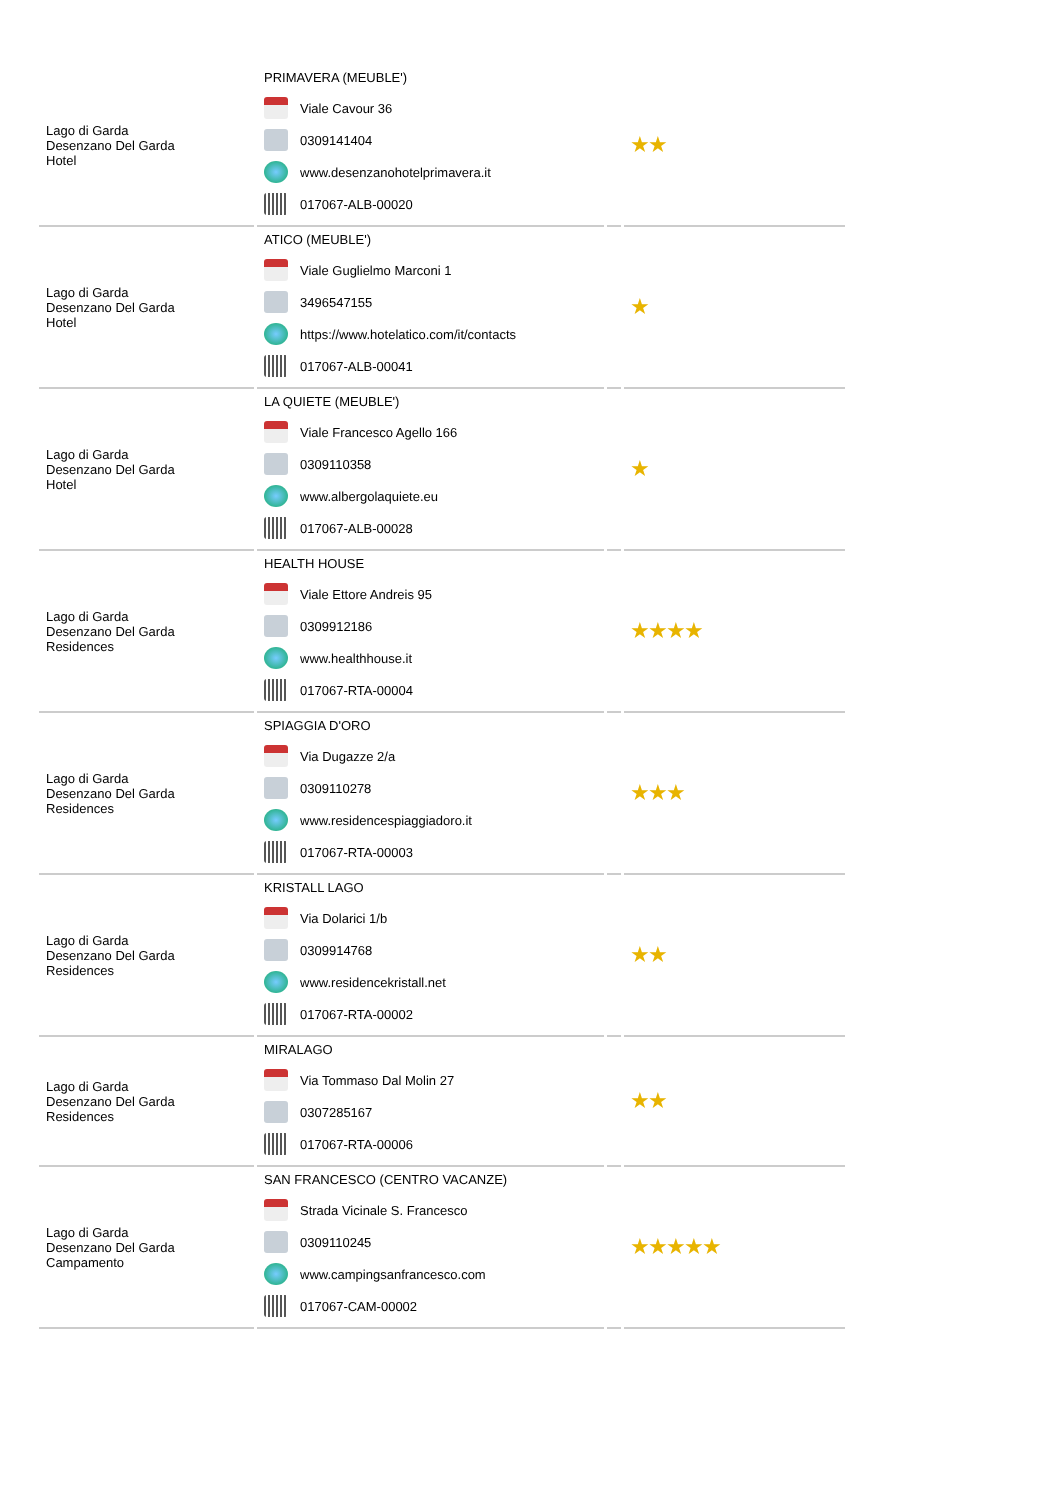| Lago di Garda Desenzano Del Garda Hotel | PRIMAVERA (MEUBLE') Viale Cavour 36 0309141404 www.desenzanohotelprimavera.it 017067-ALB-00020 | | ★★ |
| Lago di Garda Desenzano Del Garda Hotel | ATICO (MEUBLE') Viale Guglielmo Marconi 1 3496547155 https://www.hotelatico.com/it/contacts 017067-ALB-00041 | | ★ |
| Lago di Garda Desenzano Del Garda Hotel | LA QUIETE (MEUBLE') Viale Francesco Agello 166 0309110358 www.albergolaquiete.eu 017067-ALB-00028 | | ★ |
| Lago di Garda Desenzano Del Garda Residences | HEALTH HOUSE Viale Ettore Andreis 95 0309912186 www.healthhouse.it 017067-RTA-00004 | | ★★★★ |
| Lago di Garda Desenzano Del Garda Residences | SPIAGGIA D'ORO Via Dugazze 2/a 0309110278 www.residencespiaggiadoro.it 017067-RTA-00003 | | ★★★ |
| Lago di Garda Desenzano Del Garda Residences | KRISTALL LAGO Via Dolarici 1/b 0309914768 www.residencekristall.net 017067-RTA-00002 | | ★★ |
| Lago di Garda Desenzano Del Garda Residences | MIRALAGO Via Tommaso Dal Molin 27 0307285167 017067-RTA-00006 | | ★★ |
| Lago di Garda Desenzano Del Garda Campamento | SAN FRANCESCO (CENTRO VACANZE) Strada Vicinale S. Francesco 0309110245 www.campingsanfrancesco.com 017067-CAM-00002 | | ★★★★★ |